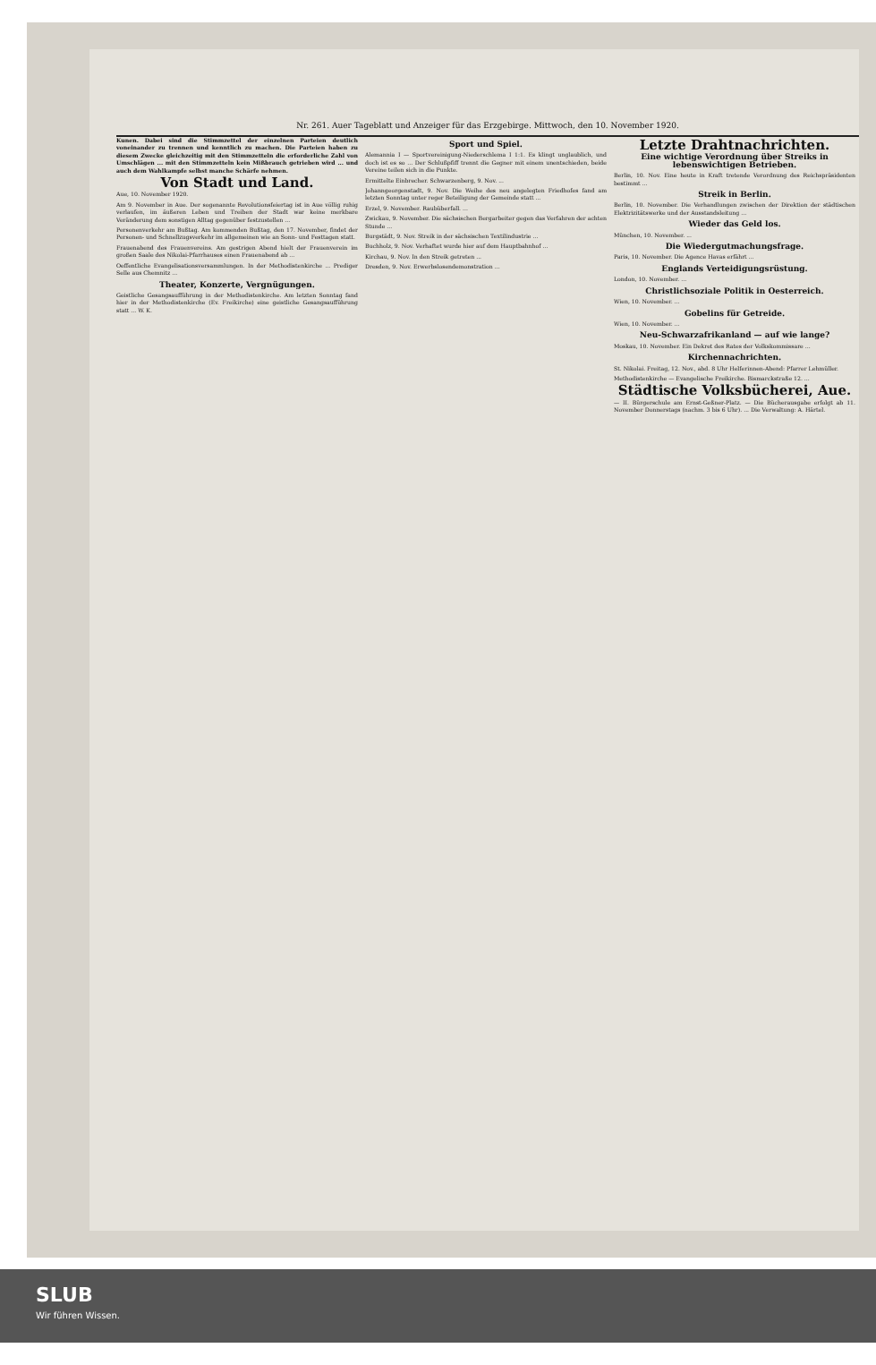Nr. 261. Auer Tageblatt und Anzeiger für das Erzgebirge. Mittwoch, den 10. November 1920.
Kunen. Dabei sind die Stimmzettel der einzelnen Parteien deutlich voneinander zu trennen und kenntlich zu machen. Die Parteien haben zu diesem Zwecke gleichzeitig mit den Stimmzetteln die erforderliche Zahl von Umschlägen ... mit den Stimmzetteln kein Mißbrauch getrieben wird ... und auch dem Wahlkampfe selbst manche Schärfe nehmen.
Von Stadt und Land.
Aue, 10. November 1920.
Am 9. November in Aue. Der sogenannte Revolutionsfeiertag ist in Aue völlig ruhig verlaufen, im äußeren Leben und Treiben der Stadt war keine merkbare Veränderung dem sonstigen Alltag gegenüber festzustellen ...
Personenverkehr am Bußtag. Am kommenden Bußtag, den 17. November, findet der Personen- und Schnellzugsverkehr im allgemeinen wie an Sonn- und Festtagen statt.
Frauenabend des Frauenvereins. Am gestrigen Abend hielt der Frauenverein im großen Saale des Nikolai-Pfarrhauses einen Frauenabend ab ...
Oeffentliche Evangelisationsversammlungen. In der Methodistenkirche ... Prediger Selle aus Chemnitz ...
Theater, Konzerte, Vergnügungen.
Geistliche Gesangsaufführung in der Methodistenkirche. Am letzten Sonntag fand hier in der Methodistenkirche (Ev. Freikirche) eine geistliche Gesangsaufführung statt ... W. K.
Sport und Spiel.
Alemannia I — Sportvereinigung-Niederschlema I 1:1. Es klingt unglaublich, und doch ist es so ... Der Schlußpfiff trennt die Gegner mit einem unentschieden, beide Vereine teilen sich in die Punkte.
Ermittelte Einbrecher. Schwarzenberg, 9. Nov. ...
Johanngeorgenstadt, 9. Nov. Die Weihe des neu angelegten Friedhofes fand am letzten Sonntag unter reger Beteiligung der Gemeinde statt ...
Erzel, 9. November. Raubüberfall. ...
Zwickau, 9. November. Die sächsischen Bergarbeiter gegen das Verfahren der achten Stunde ...
Burgstädt, 9. Nov. Streik in der sächsischen Textilindustrie ...
Buchholz, 9. Nov. Verhaftet wurde hier auf dem Hauptbahnhof ...
Kirchau, 9. Nov. In den Streik getreten ...
Dresden, 9. Nov. Erwerbslosendemonstration ...
Letzte Drahtnachrichten.
Eine wichtige Verordnung über Streiks in lebenswichtigen Betrieben.
Berlin, 10. Nov. Eine heute in Kraft tretende Verordnung des Reichspräsidenten bestimmt ...
Streik in Berlin.
Berlin, 10. November. Die Verhandlungen zwischen der Direktion der städtischen Elektrizitätswerke und der Ausstandsleitung ...
Wieder das Geld los.
München, 10. November. ...
Die Wiedergutmachungsfrage.
Paris, 10. November. Die Agence Havas erfährt ...
Englands Verteidigungsrüstung.
London, 10. November. ...
Christlichsoziale Politik in Oesterreich.
Wien, 10. November. ...
Gobelins für Getreide.
Wien, 10. November. ...
Neu-Schwarzafrikanland — auf wie lange?
Moskau, 10. November. Ein Dekret des Rates der Volkskommissare ...
Kirchennachrichten.
St. Nikolai. Freitag, 12. Nov., abd. 8 Uhr Helferinnen-Abend: Pfarrer Lehmüller.
Methodistenkirche — Evangelische Freikirche. Bismarckstraße 12. ...
Städtische Volksbücherei, Aue.
— II. Bürgerschule am Ernst-Geßner-Platz. — Die Bücherausgabe erfolgt ab 11. November Donnerstags (nachm. 3 bis 6 Uhr). ... Die Verwaltung: A. Härtel.
SLUB
Wir führen Wissen.